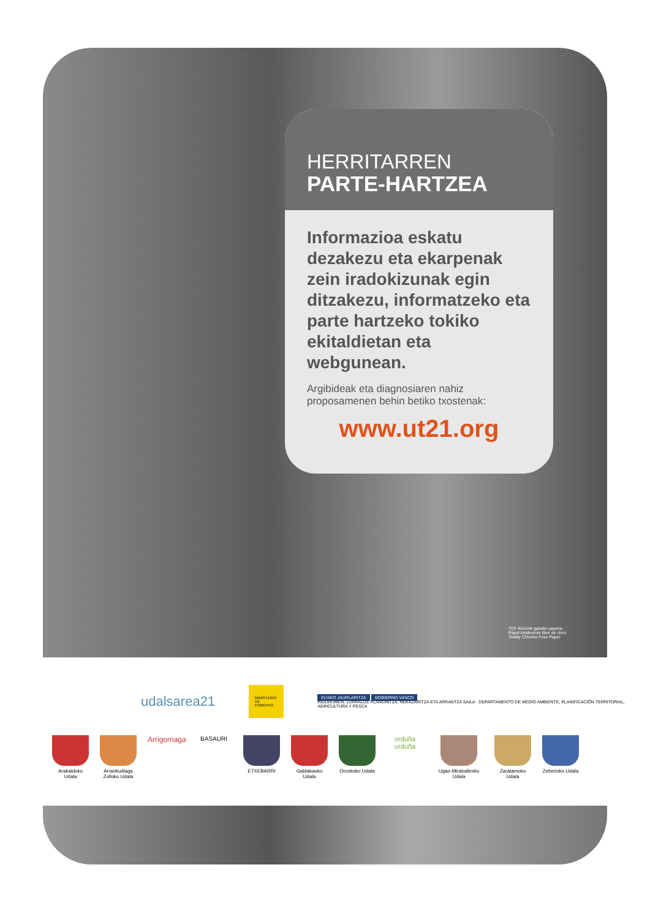HERRITARREN
PARTE-HARTZEA
Informazioa eskatu dezakezu eta ekarpenak zein iradokizunak egin ditzakezu, informatzeko eta parte hartzeko tokiko ekitaldietan eta webgunean.
Argibideak eta diagnosiaren nahiz proposamenen behin betiko txostenak:
www.ut21.org
TCF Klororik gabeko papera
Papel totalmente libre de cloro
Totally Chlorine Free Paper
udalsarea21
MINISTERIO
DE FOMENTO
EUSKO JAURLARITZA GOBIERNO VASCO
INGURUMEN, LURRALDE PLANGINTZA, NEKAZARITZA ETA ARRANTZA SAILA · DEPARTAMENTO DE MEDIO AMBIENTE, PLANIFICACIÓN TERRITORIAL, AGRICULTURA Y PESCA
Arakaldoko Udala
Arrankudiaga Zolloko Udala
Arrigorriaga
BASAURI
ETXEBARRI Galdakaoko Udala
Orozkoko Udala
orduña urduña
Ugao-Miraballesko Udala
Zaratamoko Udala
Zeberioko Udala